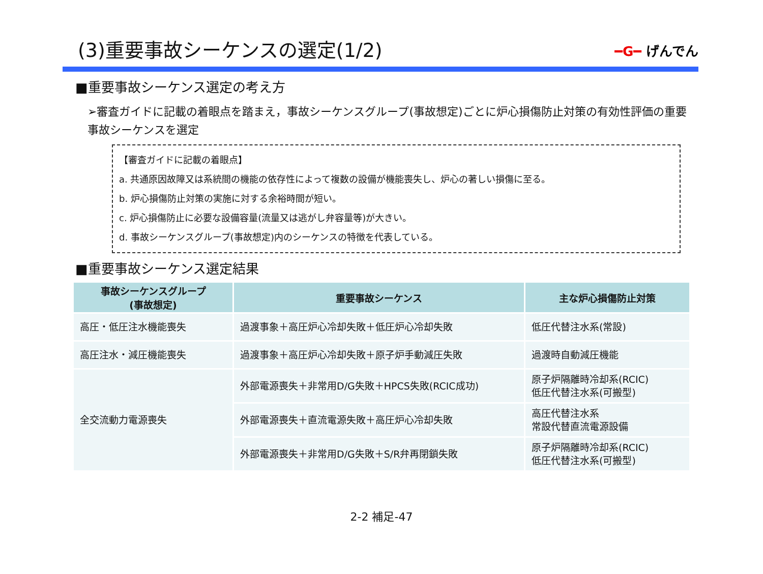(3)重要事故シーケンスの選定(1/2)
━G━ げんでん
■重要事故シーケンス選定の考え方
➢審査ガイドに記載の着眼点を踏まえ，事故シーケンスグループ(事故想定)ごとに炉心損傷防止対策の有効性評価の重要事故シーケンスを選定
【審査ガイドに記載の着眼点】
a. 共通原因故障又は系統間の機能の依存性によって複数の設備が機能喪失し、炉心の著しい損傷に至る。
b. 炉心損傷防止対策の実施に対する余裕時間が短い。
c. 炉心損傷防止に必要な設備容量(流量又は逃がし弁容量等)が大きい。
d. 事故シーケンスグループ(事故想定)内のシーケンスの特徴を代表している。
■重要事故シーケンス選定結果
| 事故シーケンスグループ (事故想定) | 重要事故シーケンス | 主な炉心損傷防止対策 |
| --- | --- | --- |
| 高圧・低圧注水機能喪失 | 過渡事象＋高圧炉心冷却失敗＋低圧炉心冷却失敗 | 低圧代替注水系(常設) |
| 高圧注水・減圧機能喪失 | 過渡事象＋高圧炉心冷却失敗＋原子炉手動減圧失敗 | 過渡時自動減圧機能 |
| 全交流動力電源喪失 | 外部電源喪失＋非常用D/G失敗＋HPCS失敗(RCIC成功) | 原子炉隔離時冷却系(RCIC) 低圧代替注水系(可搬型) |
| | 外部電源喪失＋直流電源失敗＋高圧炉心冷却失敗 | 高圧代替注水系 常設代替直流電源設備 |
| | 外部電源喪失＋非常用D/G失敗＋S/R弁再閉鎖失敗 | 原子炉隔離時冷却系(RCIC) 低圧代替注水系(可搬型) |
2-2 補足-47